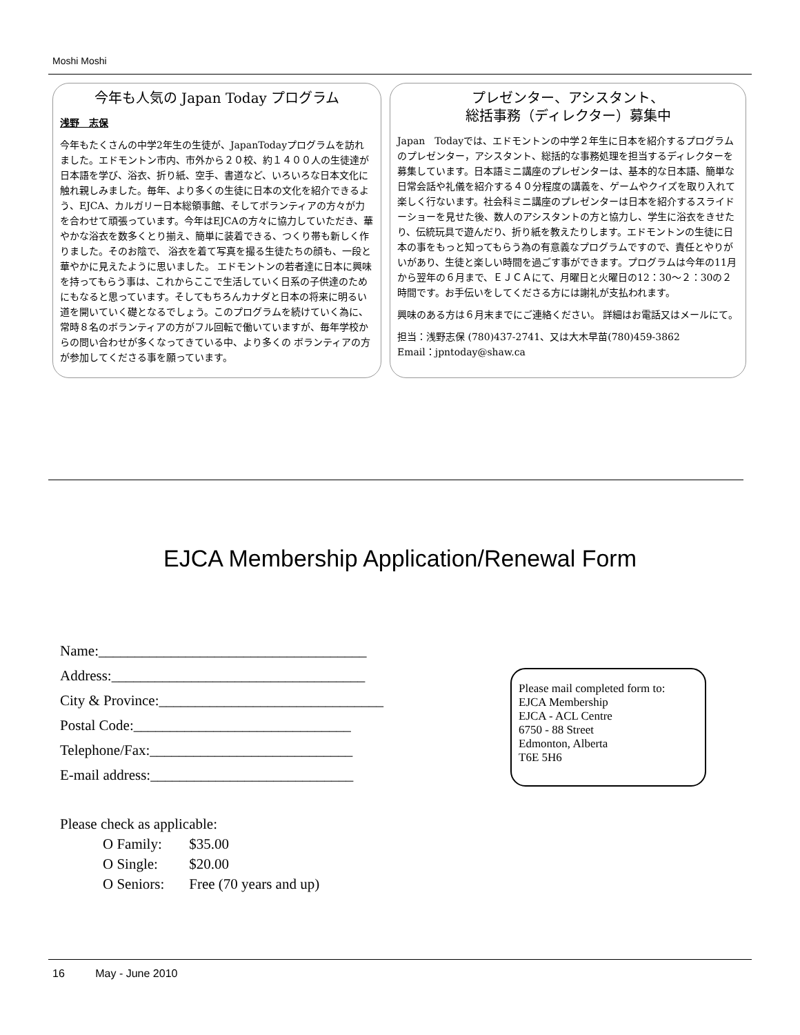Moshi Moshi
今年も人気の Japan Today プログラム
浅野　志保
今年もたくさんの中学2年生の生徒が、JapanTodayプログラムを訪れました。エドモントン市内、市外から２０校、約１４００人の生徒達が日本語を学び、浴衣、折り紙、空手、書道など、いろいろな日本文化に触れ親しみました。毎年、より多くの生徒に日本の文化を紹介できるよう、EJCA、カルガリー日本総領事館、そしてボランティアの方々が力を合わせて頑張っています。今年はEJCAの方々に協力していただき、華やかな浴衣を数多くとり揃え、簡単に装着できる、つくり帯も新しく作りました。そのお陰で、 浴衣を着て写真を撮る生徒たちの顔も、一段と華やかに見えたように思いました。 エドモントンの若者達に日本に興味を持ってもらう事は、これからここで生活していく日系の子供達のためにもなると思っています。そしてもちろんカナダと日本の将来に明るい道を開いていく礎となるでしょう。このプログラムを続けていく為に、常時８名のボランティアの方がフル回転で働いていますが、毎年学校からの問い合わせが多くなってきている中、より多くの ボランティアの方が参加してくださる事を願っています。
プレゼンター、アシスタント、
総括事務（ディレクター）募集中
Japan　Todayでは、エドモントンの中学２年生に日本を紹介するプログラムのプレゼンター，アシスタント、総括的な事務処理を担当するディレクターを募集しています。日本語ミニ講座のプレゼンターは、基本的な日本語、簡単な日常会話や礼儀を紹介する４０分程度の講義を、ゲームやクイズを取り入れて楽しく行ないます。社会科ミニ講座のプレゼンターは日本を紹介するスライドーショーを見せた後、数人のアシスタントの方と協力し、学生に浴衣をきせたり、伝統玩具で遊んだり、折り紙を教えたりします。エドモントンの生徒に日本の事をもっと知ってもらう為の有意義なプログラムですので、責任とやりがいがあり、生徒と楽しい時間を過ごす事ができます。プログラムは今年の11月から翌年の６月まで、ＥＪＣＡにて、月曜日と火曜日の12：30〜２：30の２時間です。お手伝いをしてくださる方には謝礼が支払われます。
興味のある方は６月末までにご連絡ください。 詳細はお電話又はメールにて。
担当：浅野志保 (780)437-2741、又は大木早苗(780)459-3862
Email：jpntoday@shaw.ca
EJCA Membership Application/Renewal Form
Name:_____________________________________
Address:___________________________________
City & Province:_______________________________
Postal Code:______________________________
Telephone/Fax:____________________________
E-mail address:____________________________
Please mail completed form to:
EJCA Membership
EJCA - ACL Centre
6750 - 88 Street
Edmonton, Alberta
T6E 5H6
Please check as applicable:
| O Family: | $35.00 |
| O Single: | $20.00 |
| O Seniors: | Free (70 years and up) |
16 May - June 2010